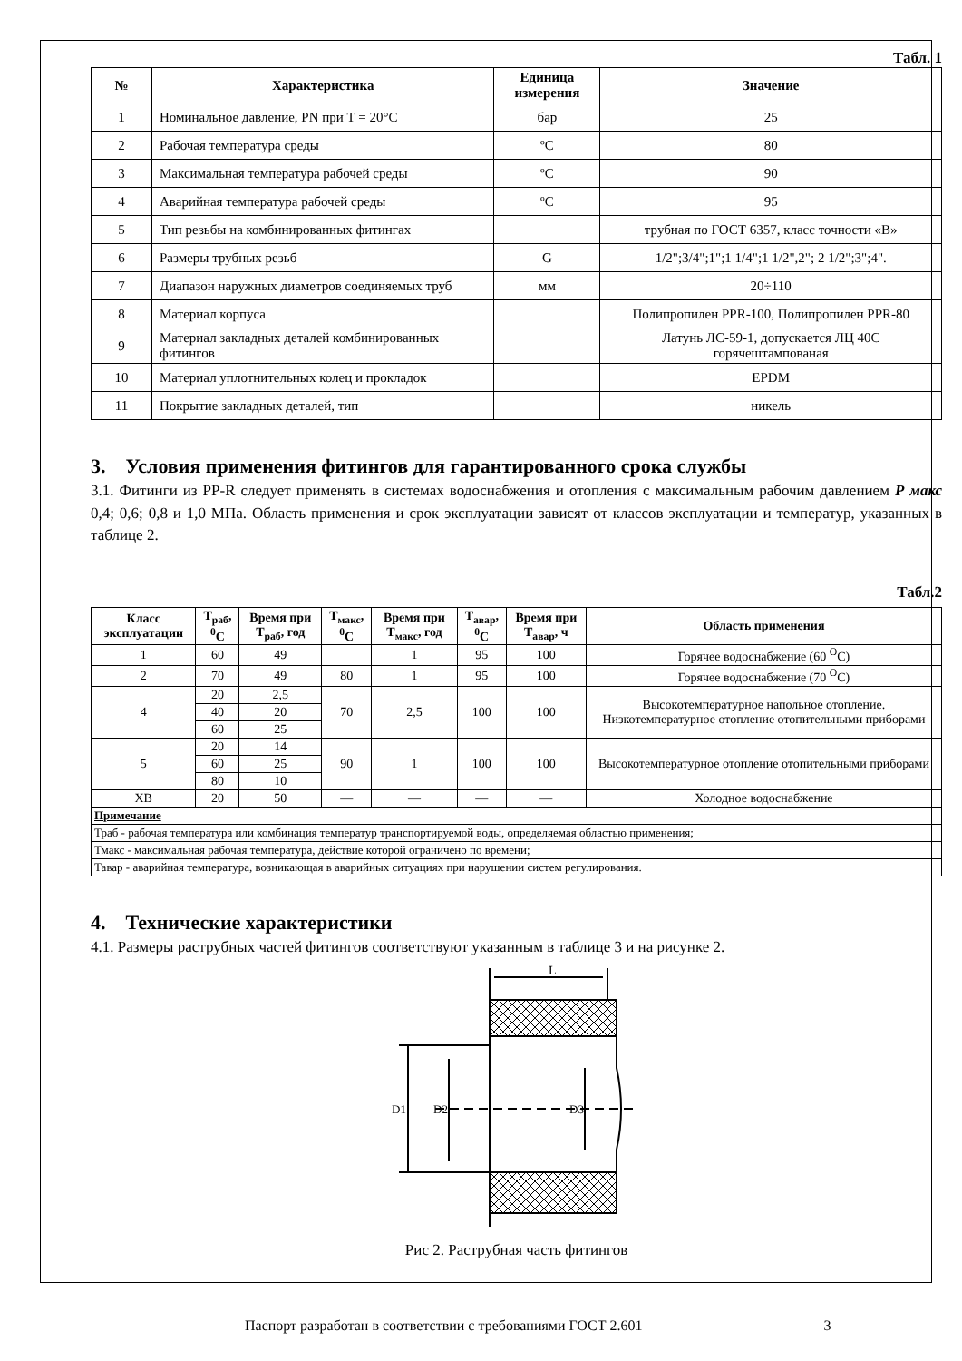Табл. 1
| № | Характеристика | Единица измерения | Значение |
| --- | --- | --- | --- |
| 1 | Номинальное давление, PN при T = 20°C | бар | 25 |
| 2 | Рабочая температура среды | ºС | 80 |
| 3 | Максимальная температура рабочей среды | ºС | 90 |
| 4 | Аварийная температура рабочей среды | ºС | 95 |
| 5 | Тип резьбы на комбинированных фитингах | | трубная по ГОСТ 6357, класс точности «В» |
| 6 | Размеры трубных резьб | G | 1/2";3/4";1";1 1/4";1 1/2",2"; 2 1/2";3";4". |
| 7 | Диапазон наружных диаметров соединяемых труб | мм | 20÷110 |
| 8 | Материал корпуса | | Полипропилен PPR-100, Полипропилен PPR-80 |
| 9 | Материал закладных деталей комбинированных фитингов | | Латунь ЛС-59-1, допускается ЛЦ 40С горячештампованая |
| 10 | Материал уплотнительных колец и прокладок | | EPDM |
| 11 | Покрытие закладных деталей, тип | | никель |
3. Условия применения фитингов для гарантированного срока службы
3.1. Фитинги из PP-R следует применять в системах водоснабжения и отопления с максимальным рабочим давлением Р макс 0,4; 0,6; 0,8 и 1,0 МПа. Область применения и срок эксплуатации зависят от классов эксплуатации и температур, указанных в таблице 2.
Табл.2
| Класс эксплуатации | Т<sub>раб</sub>, <sup>0</sup>С | Время при Т<sub>раб</sub>, год | Т<sub>макс</sub>, <sup>0</sup>С | Время при Т<sub>макс</sub>, год | Т<sub>авар</sub>, <sup>0</sup>С | Время при Т<sub>авар</sub>, ч | Область применения |
| --- | --- | --- | --- | --- | --- | --- | --- |
| 1 | 60 | 49 | | 1 | 95 | 100 | Горячее водоснабжение (60 <sup>O</sup>C) |
| 2 | 70 | 49 | 80 | 1 | 95 | 100 | Горячее водоснабжение (70 <sup>O</sup>C) |
| 4 | 20 | 2,5 | 70 | 2,5 | 100 | 100 | Высокотемпературное напольное отопление. Низкотемпературное отопление отопительными приборами |
| | 40 | 20 | | | | | |
| | 60 | 25 | | | | | |
| 5 | 20 | 14 | 90 | 1 | 100 | 100 | Высокотемпературное отопление отопительными приборами |
| | 60 | 25 | | | | | |
| | 80 | 10 | | | | | |
| ХВ | 20 | 50 | — | — | — | — | Холодное водоснабжение |
| Примечание | | | | | | | |
| Траб - рабочая температура или комбинация температур транспортируемой воды, определяемая областью применения; | | | | | | | |
| Тмакс - максимальная рабочая температура, действие которой ограничено по времени; | | | | | | | |
| Тавар - аварийная температура, возникающая в аварийных ситуациях при нарушении систем регулирования. | | | | | | | |
4. Технические характеристики
4.1. Размеры раструбных частей фитингов соответствуют указанным в таблице 3 и на рисунке 2.
L
D1
D2
D3
Рис 2. Раструбная часть фитингов
Паспорт разработан в соответствии с требованиями ГОСТ 2.601 3